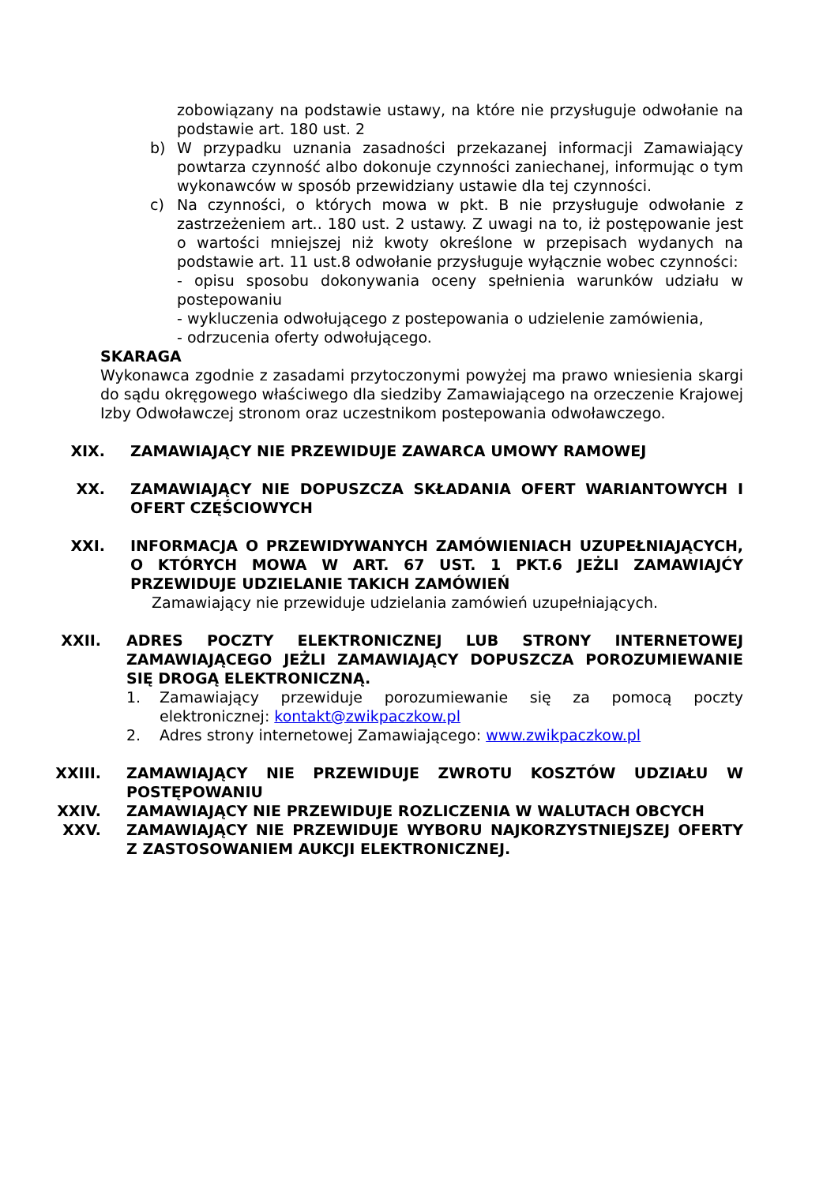zobowiązany na podstawie ustawy, na które nie przysługuje odwołanie na podstawie art. 180 ust. 2
b) W przypadku uznania zasadności przekazanej informacji Zamawiający powtarza czynność albo dokonuje czynności zaniechanej, informując o tym wykonawców w sposób przewidziany ustawie dla tej czynności.
c) Na czynności, o których mowa w pkt. B nie przysługuje odwołanie z zastrzeżeniem art.. 180 ust. 2 ustawy. Z uwagi na to, iż postępowanie jest o wartości mniejszej niż kwoty określone w przepisach wydanych na podstawie art. 11 ust.8 odwołanie przysługuje wyłącznie wobec czynności:
- opisu sposobu dokonywania oceny spełnienia warunków udziału w postepowaniu
- wykluczenia odwołującego z postepowania o udzielenie zamówienia,
- odrzucenia oferty odwołującego.
SKARAGA
Wykonawca zgodnie z zasadami przytoczonymi powyżej ma prawo wniesienia skargi do sądu okręgowego właściwego dla siedziby Zamawiającego na orzeczenie Krajowej Izby Odwoławczej stronom oraz uczestnikom postepowania odwoławczego.
XIX. ZAMAWIAJĄCY NIE PRZEWIDUJE ZAWARCA UMOWY RAMOWEJ
XX. ZAMAWIAJĄCY NIE DOPUSZCZA SKŁADANIA OFERT WARIANTOWYCH I OFERT CZĘŚCIOWYCH
XXI. INFORMACJA O PRZEWIDYWANYCH ZAMÓWIENIACH UZUPEŁNIAJĄCYCH, O KTÓRYCH MOWA W ART. 67 UST. 1 PKT.6 JEŻLI ZAMAWIAJĆY PRZEWIDUJE UDZIELANIE TAKICH ZAMÓWIEŃ
Zamawiający nie przewiduje udzielania zamówień uzupełniających.
XXII. ADRES POCZTY ELEKTRONICZNEJ LUB STRONY INTERNETOWEJ ZAMAWIAJĄCEGO JEŻLI ZAMAWIAJĄCY DOPUSZCZA POROZUMIEWANIE SIĘ DROGĄ ELEKTRONICZNĄ.
1. Zamawiający przewiduje porozumiewanie się za pomocą poczty elektronicznej: kontakt@zwikpaczkow.pl
2. Adres strony internetowej Zamawiającego: www.zwikpaczkow.pl
XXIII. ZAMAWIAJĄCY NIE PRZEWIDUJE ZWROTU KOSZTÓW UDZIAŁU W POSTĘPOWANIU
XXIV. ZAMAWIAJĄCY NIE PRZEWIDUJE ROZLICZENIA W WALUTACH OBCYCH
XXV. ZAMAWIAJĄCY NIE PRZEWIDUJE WYBORU NAJKORZYSTNIEJSZEJ OFERTY Z ZASTOSOWANIEM AUKCJI ELEKTRONICZNEJ.